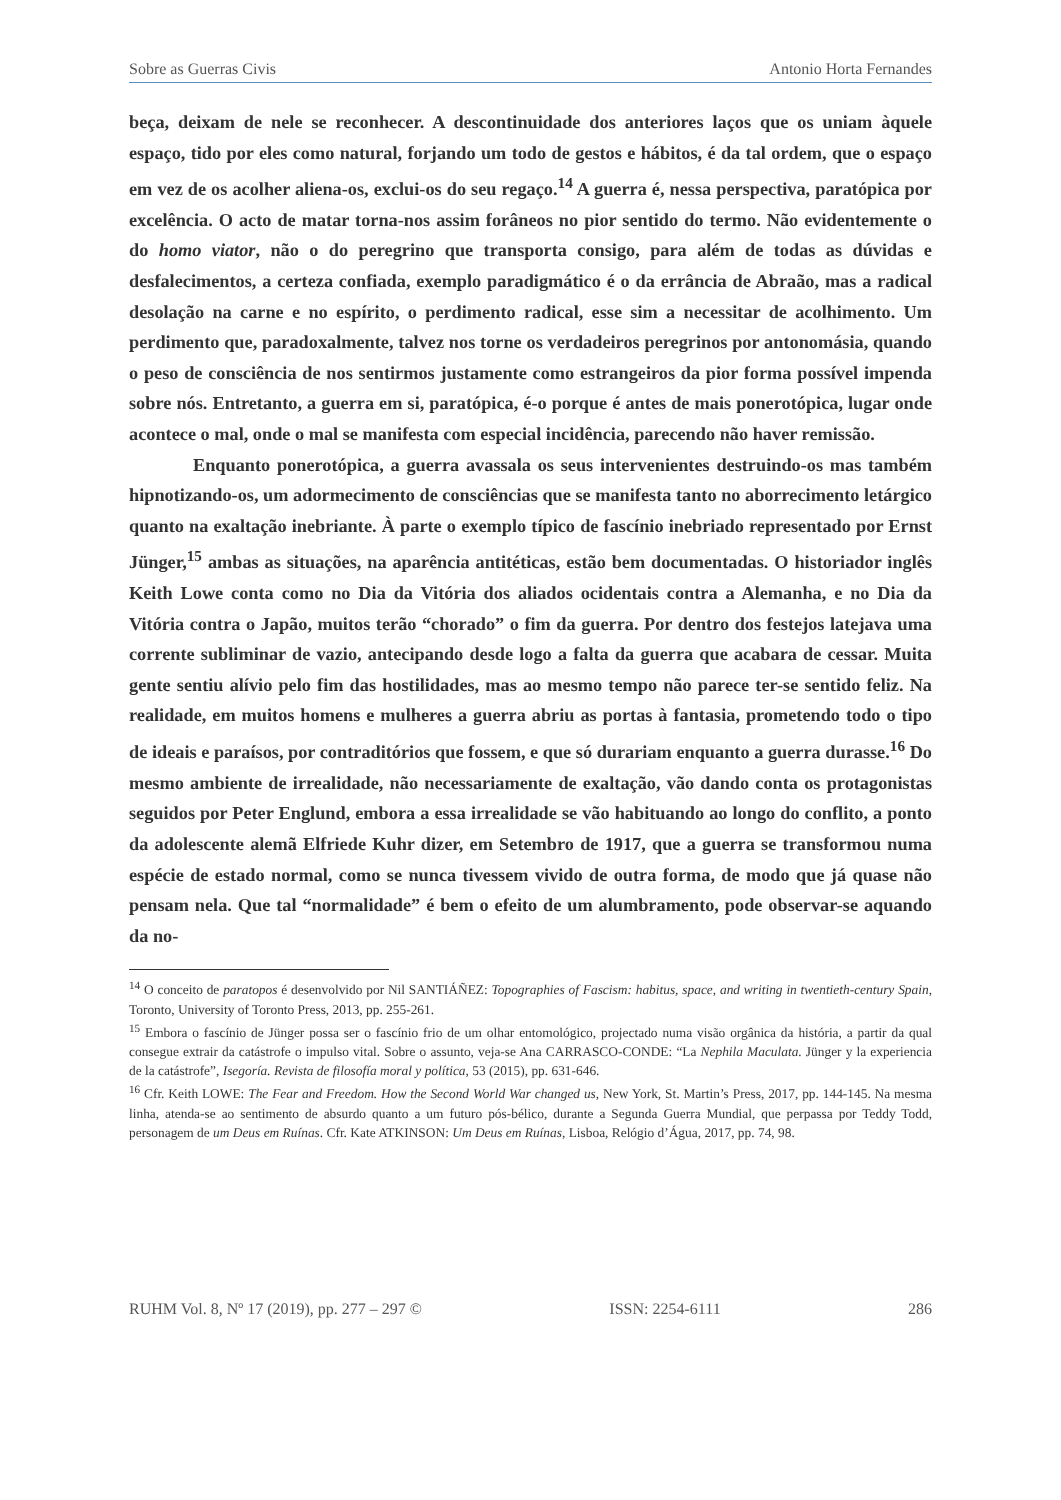Sobre as Guerras Civis Antonio Horta Fernandes
beça, deixam de nele se reconhecer. A descontinuidade dos anteriores laços que os uniam àquele espaço, tido por eles como natural, forjando um todo de gestos e hábitos, é da tal ordem, que o espaço em vez de os acolher aliena-os, exclui-os do seu regaço.<sup>14</sup> A guerra é, nessa perspectiva, paratópica por excelência. O acto de matar torna-nos assim forâneos no pior sentido do termo. Não evidentemente o do homo viator, não o do peregrino que transporta consigo, para além de todas as dúvidas e desfalecimentos, a certeza confiada, exemplo paradigmático é o da errância de Abraão, mas a radical desolação na carne e no espírito, o perdimento radical, esse sim a necessitar de acolhimento. Um perdimento que, paradoxalmente, talvez nos torne os verdadeiros peregrinos por antonomásia, quando o peso de consciência de nos sentirmos justamente como estrangeiros da pior forma possível impenda sobre nós. Entretanto, a guerra em si, paratópica, é-o porque é antes de mais ponerotópica, lugar onde acontece o mal, onde o mal se manifesta com especial incidência, parecendo não haver remissão.
Enquanto ponerotópica, a guerra avassala os seus intervenientes destruindo-os mas também hipnotizando-os, um adormecimento de consciências que se manifesta tanto no aborrecimento letárgico quanto na exaltação inebriante. À parte o exemplo típico de fascínio inebriado representado por Ernst Jünger,<sup>15</sup> ambas as situações, na aparência antitéticas, estão bem documentadas. O historiador inglês Keith Lowe conta como no Dia da Vitória dos aliados ocidentais contra a Alemanha, e no Dia da Vitória contra o Japão, muitos terão “chorado” o fim da guerra. Por dentro dos festejos latejava uma corrente subliminar de vazio, antecipando desde logo a falta da guerra que acabara de cessar. Muita gente sentiu alívio pelo fim das hostilidades, mas ao mesmo tempo não parece ter-se sentido feliz. Na realidade, em muitos homens e mulheres a guerra abriu as portas à fantasia, prometendo todo o tipo de ideais e paraísos, por contraditórios que fossem, e que só durariam enquanto a guerra durasse.<sup>16</sup> Do mesmo ambiente de irrealidade, não necessariamente de exaltação, vão dando conta os protagonistas seguidos por Peter Englund, embora a essa irrealidade se vão habituando ao longo do conflito, a ponto da adolescente alemã Elfriede Kuhr dizer, em Setembro de 1917, que a guerra se transformou numa espécie de estado normal, como se nunca tivessem vivido de outra forma, de modo que já quase não pensam nela. Que tal “normalidade” é bem o efeito de um alumbramento, pode observar-se aquando da no-
<sup>14</sup> O conceito de paratopos é desenvolvido por Nil SANTIÁÑEZ: Topographies of Fascism: habitus, space, and writing in twentieth-century Spain, Toronto, University of Toronto Press, 2013, pp. 255-261.
<sup>15</sup> Embora o fascínio de Jünger possa ser o fascínio frio de um olhar entomológico, projectado numa visão orgânica da história, a partir da qual consegue extrair da catástrofe o impulso vital. Sobre o assunto, veja-se Ana CARRASCO-CONDE: “La Nephila Maculata. Jünger y la experiencia de la catástrofe”, Isegoría. Revista de filosofía moral y política, 53 (2015), pp. 631-646.
<sup>16</sup> Cfr. Keith LOWE: The Fear and Freedom. How the Second World War changed us, New York, St. Martin’s Press, 2017, pp. 144-145. Na mesma linha, atenda-se ao sentimento de absurdo quanto a um futuro pós-bélico, durante a Segunda Guerra Mundial, que perpassa por Teddy Todd, personagem de um Deus em Ruínas. Cfr. Kate ATKINSON: Um Deus em Ruínas, Lisboa, Relógio d’Água, 2017, pp. 74, 98.
RUHM Vol. 8, Nº 17 (2019), pp. 277 – 297 © ISSN: 2254-6111 286